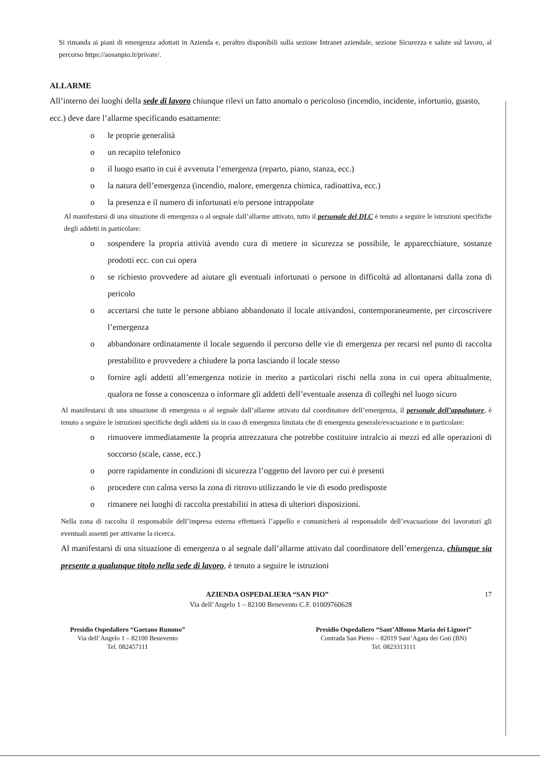Si rimanda ai piani di emergenza adottati in Azienda e, peraltro disponibili sulla sezione Intranet aziendale, sezione Sicurezza e salute sul lavoro, al percorso https://aosanpio.it/private/.
ALLARME
All’interno dei luoghi della sede di lavoro chiunque rilevi un fatto anomalo o pericoloso (incendio, incidente, infortunio, guasto, ecc.) deve dare l’allarme specificando esattamente:
o le proprie generalità
o un recapito telefonico
o il luogo esatto in cui è avvenuta l’emergenza (reparto, piano, stanza, ecc.)
o la natura dell’emergenza (incendio, malore, emergenza chimica, radioattiva, ecc.)
o la presenza e il numero di infortunati e/o persone intrappolate
Al manifestarsi di una situazione di emergenza o al segnale dall’allarme attivato, tutto il personale del DLC è tenuto a seguire le istruzioni specifiche degli addetti in particolare:
o sospendere la propria attività avendo cura di mettere in sicurezza se possibile, le apparecchiature, sostanze prodotti ecc. con cui opera
o se richiesto provvedere ad aiutare gli eventuali infortunati o persone in difficoltà ad allontanarsi dalla zona di pericolo
o accertarsi che tutte le persone abbiano abbandonato il locale attivandosi, contemporaneamente, per circoscrivere l’emergenza
o abbandonare ordinatamente il locale seguendo il percorso delle vie di emergenza per recarsi nel punto di raccolta prestabilito e provvedere a chiudere la porta lasciando il locale stesso
o fornire agli addetti all’emergenza notizie in merito a particolari rischi nella zona in cui opera abitualmente, qualora ne fosse a conoscenza o informare gli addetti dell’eventuale assenza di colleghi nel luogo sicuro
Al manifestarsi di una situazione di emergenza o al segnale dall’allarme attivato dal coordinatore dell’emergenza, il personale dell’appaltatore, è tenuto a seguire le istruzioni specifiche degli addetti sia in caso di emergenza limitata che di emergenza generale/evacuazione e in particolare:
o rimuovere immediatamente la propria attrezzatura che potrebbe costituire intralcio ai mezzi ed alle operazioni di soccorso (scale, casse, ecc.)
o porre rapidamente in condizioni di sicurezza l’oggetto del lavoro per cui è presenti
o procedere con calma verso la zona di ritrovo utilizzando le vie di esodo predisposte
o rimanere nei luoghi di raccolta prestabiliti in attesa di ulteriori disposizioni.
Nella zona di raccolta il responsabile dell’impresa esterna effettuerà l’appello e comunicherà al responsabile dell’evacuazione dei lavoratori gli eventuali assenti per attivarne la ricerca.
Al manifestarsi di una situazione di emergenza o al segnale dall’allarme attivato dal coordinatore dell’emergenza, chiunque sia presente a qualunque titolo nella sede di lavoro, è tenuto a seguire le istruzioni
AZIENDA OSPEDALIERA “SAN PIO” 17
Via dell’Angelo 1 – 82100 Benevento C.F. 01009760628
Presidio Ospedaliero “Gaetano Rummo”
Via dell’Angelo 1 – 82100 Benevento
Tel. 082457111
Presidio Ospedaliero “Sant’Alfonso Maria dei Liguori”
Contrada San Pietro – 82019 Sant’Agata dei Goti (BN)
Tel. 0823313111